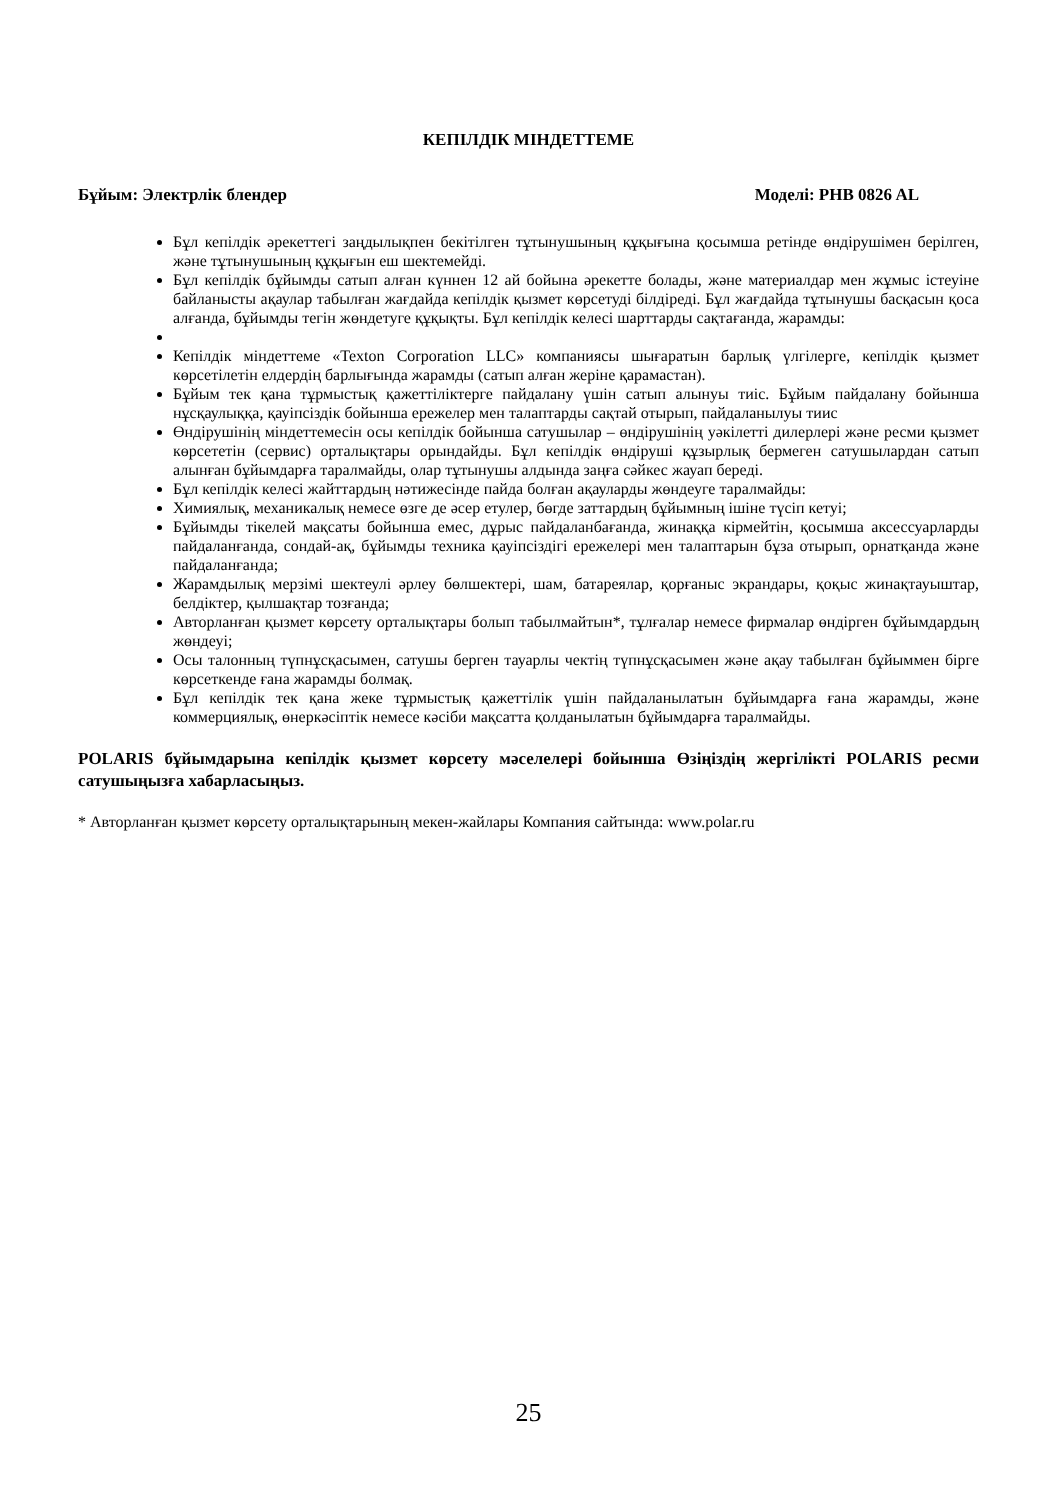КЕПІЛДІК МІНДЕТТЕМЕ
Бұйым: Электрлік блендер Моделі: PHB 0826 AL
Бұл кепілдік әрекеттегі заңдылықпен бекітілген тұтынушының құқығына қосымша ретінде өндірушімен берілген, және тұтынушының құқығын еш шектемейді.
Бұл кепілдік бұйымды сатып алған күннен 12 ай бойына әрекетте болады, және материалдар мен жұмыс істеуіне байланысты ақаулар табылған жағдайда кепілдік қызмет көрсетуді білдіреді. Бұл жағдайда тұтынушы басқасын қоса алғанда, бұйымды тегін жөндетуге құқықты. Бұл кепілдік келесі шарттарды сақтағанда, жарамды:
Кепілдік міндеттеме «Texton Corporation LLC» компаниясы шығаратын барлық үлгілерге, кепілдік қызмет көрсетілетін елдердің барлығында жарамды (сатып алған жеріне қарамастан).
Бұйым тек қана тұрмыстық қажеттіліктерге пайдалану үшін сатып алынуы тиіс. Бұйым пайдалану бойынша нұсқаулыққа, қауіпсіздік бойынша ережелер мен талаптарды сақтай отырып, пайдаланылуы тиис
Өндірушінің міндеттемесін осы кепілдік бойынша сатушылар – өндірушінің уәкілетті дилерлері және ресми қызмет көрсететін (сервис) орталықтары орындайды. Бұл кепілдік өндіруші құзырлық бермеген сатушылардан сатып алынған бұйымдарға таралмайды, олар тұтынушы алдында заңға сәйкес жауап береді.
Бұл кепілдік келесі жайттардың нәтижесінде пайда болған ақауларды жөндеуге таралмайды:
Химиялық, механикалық немесе өзге де әсер етулер, бөгде заттардың бұйымның ішіне түсіп кетуі;
Бұйымды тікелей мақсаты бойынша емес, дұрыс пайдаланбағанда, жинаққа кірмейтін, қосымша аксессуарларды пайдаланғанда, сондай-ақ, бұйымды техника қауіпсіздігі ережелері мен талаптарын бұза отырып, орнатқанда және пайдаланғанда;
Жарамдылық мерзімі шектеулі әрлеу бөлшектері, шам, батареялар, қорғаныс экрандары, қоқыс жинақтауыштар, белдіктер, қылшақтар тозғанда;
Авторланған қызмет көрсету орталықтары болып табылмайтын*, тұлғалар немесе фирмалар өндірген бұйымдардың жөндеуі;
Осы талонның түпнұсқасымен, сатушы берген тауарлы чектің түпнұсқасымен және ақау табылған бұйыммен бірге көрсеткенде ғана жарамды болмақ.
Бұл кепілдік тек қана жеке тұрмыстық қажеттілік үшін пайдаланылатын бұйымдарға ғана жарамды, және коммерциялық, өнеркәсіптік немесе кәсіби мақсатта қолданылатын бұйымдарға таралмайды.
POLARIS бұйымдарына кепілдік қызмет көрсету мәселелері бойынша Өзіңіздің жергілікті POLARIS ресми сатушыңызға хабарласыңыз.
* Авторланған қызмет көрсету орталықтарының мекен-жайлары Компания сайтында: www.polar.ru
25